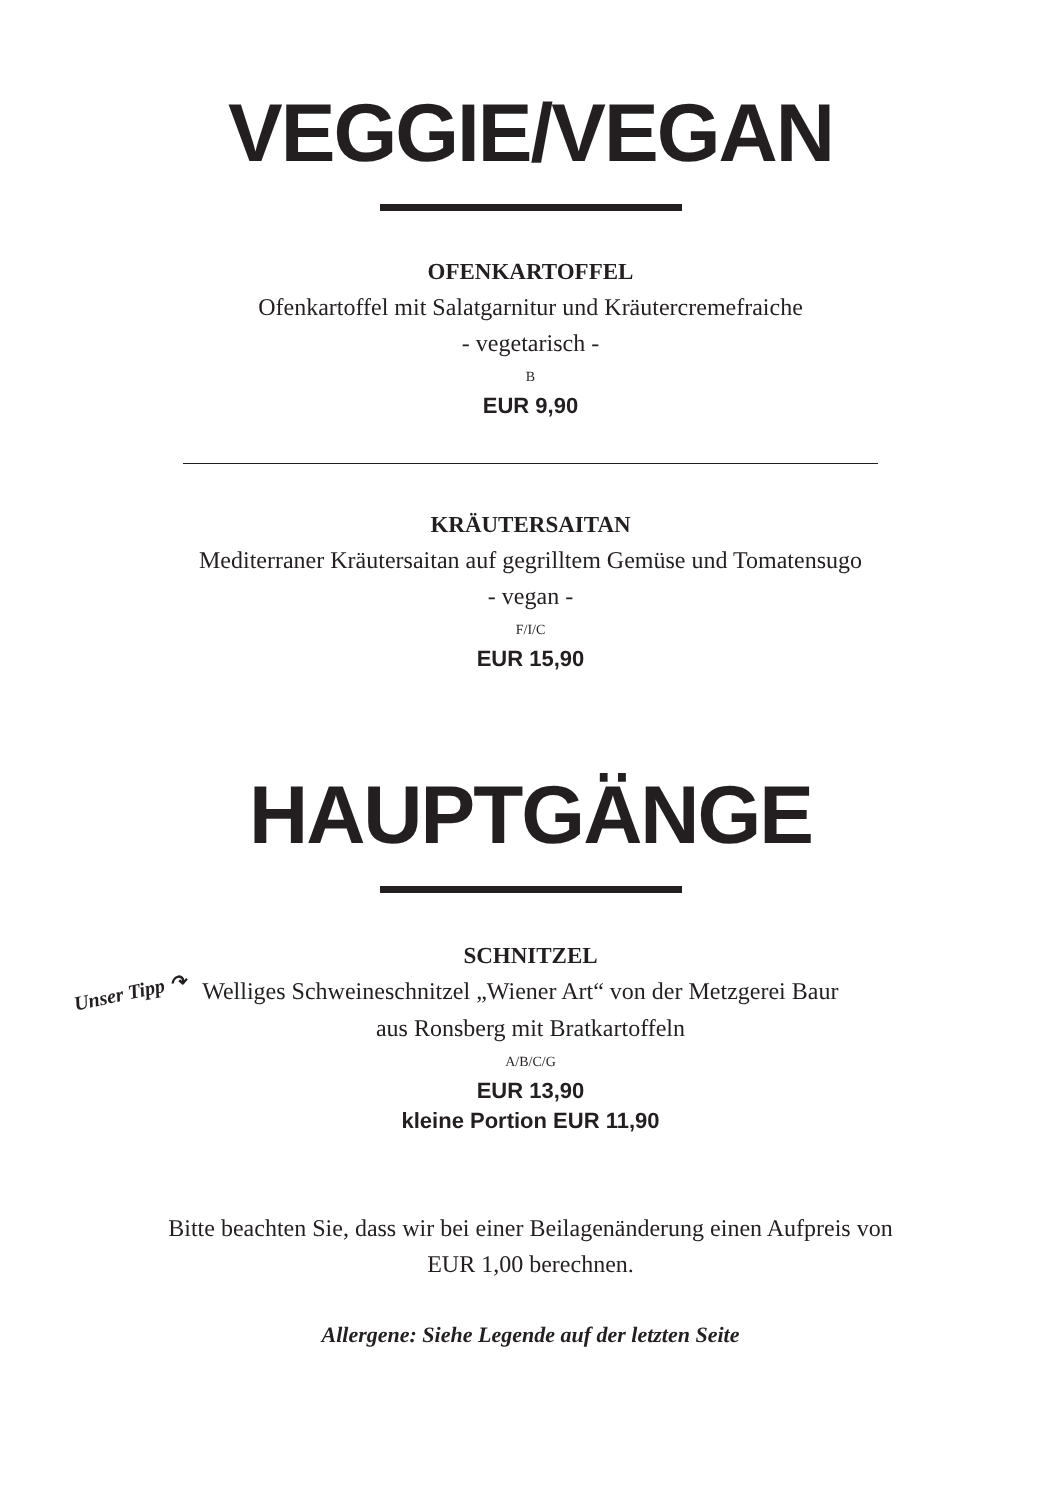VEGGIE/VEGAN
OFENKARTOFFEL
Ofenkartoffel mit Salatgarnitur und Kräutercremefraiche
- vegetarisch -
B
EUR 9,90
KRÄUTERSAITAN
Mediterraner Kräutersaitan auf gegrilltem Gemüse und Tomatensugo
- vegan -
F/I/C
EUR 15,90
HAUPTGÄNGE
SCHNITZEL
Unser Tipp ↷ Welliges Schweineschnitzel „Wiener Art“ von der Metzgerei Baur
aus Ronsberg mit Bratkartoffeln
A/B/C/G
EUR 13,90
kleine Portion EUR 11,90
Bitte beachten Sie, dass wir bei einer Beilagenänderung einen Aufpreis von
EUR 1,00 berechnen.
Allergene: Siehe Legende auf der letzten Seite